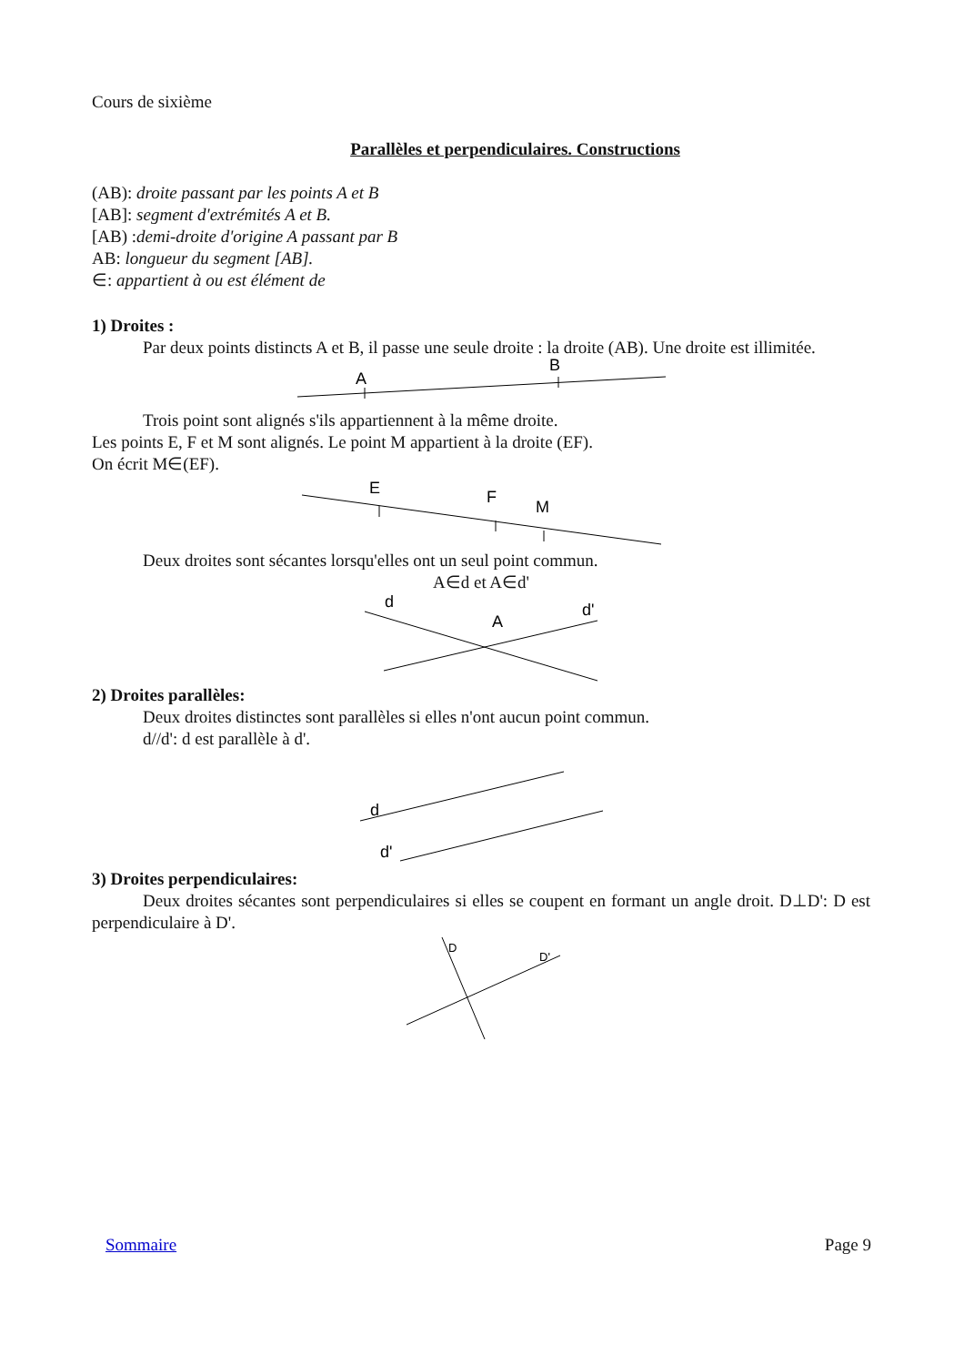Cours de sixième
Parallèles et perpendiculaires. Constructions
(AB): droite passant par les points A et B
[AB]: segment d'extrémités A et B.
[AB) :demi-droite d'origine A passant par B
AB: longueur du segment [AB].
∈: appartient à ou est élément de
1) Droites :
Par deux points distincts A et B, il passe une seule droite : la droite (AB). Une droite est illimitée.
A
B
Trois point sont alignés s'ils appartiennent à la même droite.
Les points E, F et M sont alignés. Le point M appartient à la droite (EF).
On écrit M∈(EF).
E
F
M
Deux droites sont sécantes lorsqu'elles ont un seul point commun.
A∈d et A∈d'
d
d'
A
2) Droites parallèles:
Deux droites distinctes sont parallèles si elles n'ont aucun point commun.
d//d': d est parallèle à d'.
d
d'
3) Droites perpendiculaires:
Deux droites sécantes sont perpendiculaires si elles se coupent en formant un angle droit. D⊥D': D est perpendiculaire à D'.
D
D'
Sommaire Page 9